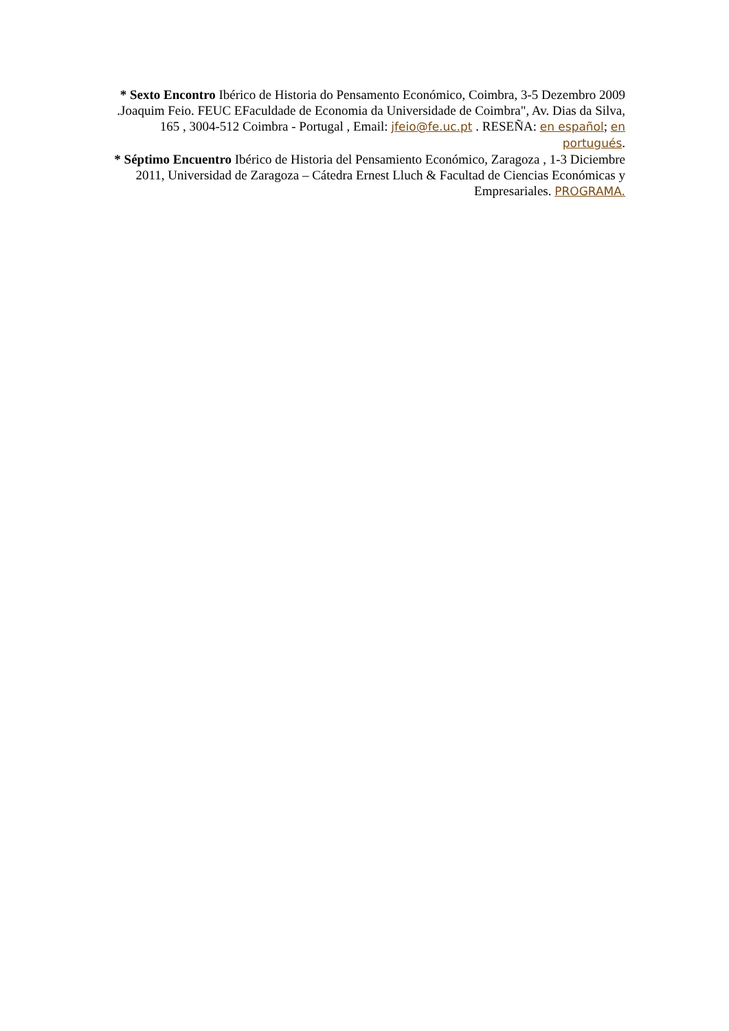* Sexto Encontro Ibérico de Historia do Pensamento Económico, Coimbra, 3-5 Dezembro 2009 .Joaquim Feio. FEUC EFaculdade de Economia da Universidade de Coimbra", Av. Dias da Silva, 165 , 3004-512 Coimbra - Portugal , Email: jfeio@fe.uc.pt . RESEÑA: en español; en portugués.
* Séptimo Encuentro Ibérico de Historia del Pensamiento Económico, Zaragoza , 1-3 Diciembre 2011, Universidad de Zaragoza – Cátedra Ernest Lluch & Facultad de Ciencias Económicas y Empresariales. PROGRAMA.